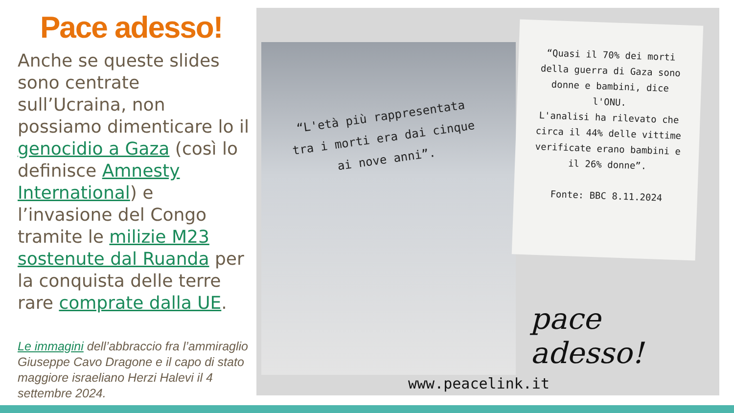Pace adesso!
Anche se queste slides sono centrate sull’Ucraina, non possiamo dimenticare lo il genocidio a Gaza (così lo definisce Amnesty International) e l’invasione del Congo tramite le milizie M23 sostenute dal Ruanda per la conquista delle terre rare comprate dalla UE.
Le immagini dell’abbraccio fra l’ammiraglio Giuseppe Cavo Dragone e il capo di stato maggiore israeliano Herzi Halevi il 4 settembre 2024.
“L'età più rappresentata tra i morti era dai cinque ai nove anni”.
“Quasi il 70% dei morti della guerra di Gaza sono donne e bambini, dice l'ONU.
L'analisi ha rilevato che circa il 44% delle vittime verificate erano bambini e il 26% donne”.
Fonte: BBC 8.11.2024
pace adesso!
www.peacelink.it